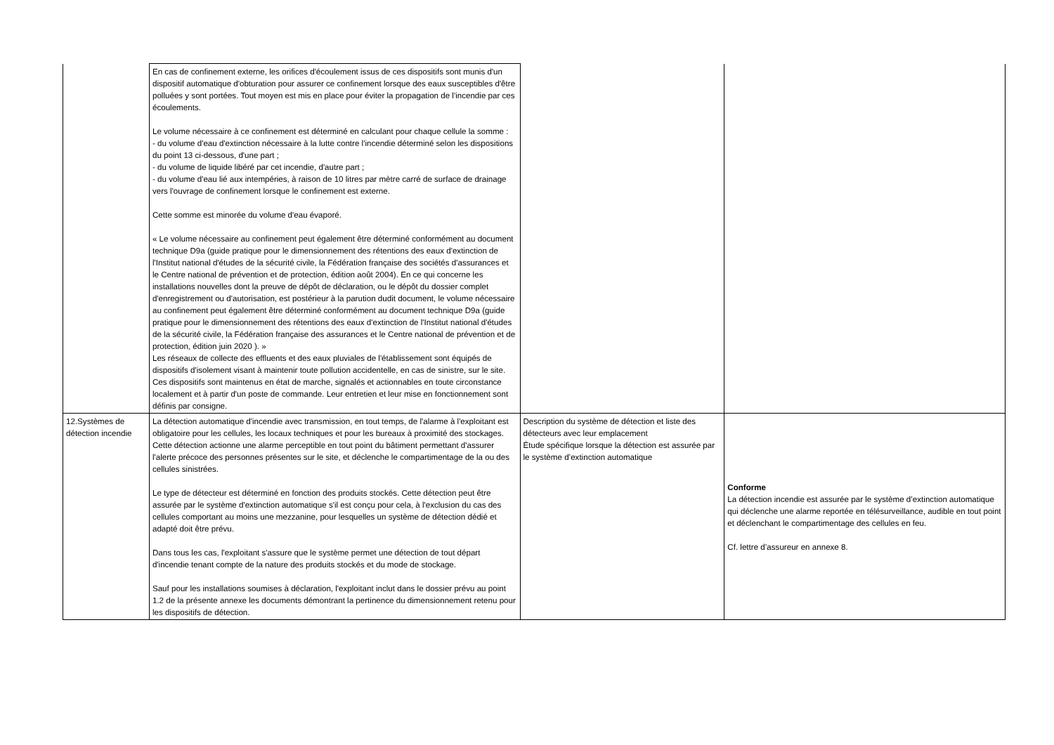| | En cas de confinement externe, les orifices d'écoulement issus de ces dispositifs sont munis d'un dispositif automatique d'obturation pour assurer ce confinement lorsque des eaux susceptibles d'être polluées y sont portées. Tout moyen est mis en place pour éviter la propagation de l'incendie par ces écoulements. Le volume nécessaire à ce confinement est déterminé en calculant pour chaque cellule la somme : - du volume d'eau d'extinction nécessaire à la lutte contre l'incendie déterminé selon les dispositions du point 13 ci-dessous, d'une part ; - du volume de liquide libéré par cet incendie, d'autre part ; - du volume d'eau lié aux intempéries, à raison de 10 litres par mètre carré de surface de drainage vers l'ouvrage de confinement lorsque le confinement est externe. Cette somme est minorée du volume d'eau évaporé. « Le volume nécessaire au confinement peut également être déterminé conformément au document technique D9a (guide pratique pour le dimensionnement des rétentions des eaux d'extinction de l'Institut national d'études de la sécurité civile, la Fédération française des sociétés d'assurances et le Centre national de prévention et de protection, édition août 2004). En ce qui concerne les installations nouvelles dont la preuve de dépôt de déclaration, ou le dépôt du dossier complet d'enregistrement ou d'autorisation, est postérieur à la parution dudit document, le volume nécessaire au confinement peut également être déterminé conformément au document technique D9a (guide pratique pour le dimensionnement des rétentions des eaux d'extinction de l'Institut national d'études de la sécurité civile, la Fédération française des assurances et le Centre national de prévention et de protection, édition juin 2020 ). » Les réseaux de collecte des effluents et des eaux pluviales de l'établissement sont équipés de dispositifs d'isolement visant à maintenir toute pollution accidentelle, en cas de sinistre, sur le site. Ces dispositifs sont maintenus en état de marche, signalés et actionnables en toute circonstance localement et à partir d'un poste de commande. Leur entretien et leur mise en fonctionnement sont définis par consigne. | | |
| 12.Systèmes de détection incendie | La détection automatique d'incendie avec transmission, en tout temps, de l'alarme à l'exploitant est obligatoire pour les cellules, les locaux techniques et pour les bureaux à proximité des stockages. Cette détection actionne une alarme perceptible en tout point du bâtiment permettant d'assurer l'alerte précoce des personnes présentes sur le site, et déclenche le compartimentage de la ou des cellules sinistrées. Le type de détecteur est déterminé en fonction des produits stockés. Cette détection peut être assurée par le système d'extinction automatique s'il est conçu pour cela, à l'exclusion du cas des cellules comportant au moins une mezzanine, pour lesquelles un système de détection dédié et adapté doit être prévu. Dans tous les cas, l'exploitant s'assure que le système permet une détection de tout départ d'incendie tenant compte de la nature des produits stockés et du mode de stockage. Sauf pour les installations soumises à déclaration, l'exploitant inclut dans le dossier prévu au point 1.2 de la présente annexe les documents démontrant la pertinence du dimensionnement retenu pour les dispositifs de détection. | Description du système de détection et liste des détecteurs avec leur emplacement Étude spécifique lorsque la détection est assurée par le système d’extinction automatique | Conforme La détection incendie est assurée par le système d’extinction automatique qui déclenche une alarme reportée en télésurveillance, audible en tout point et déclenchant le compartimentage des cellules en feu. Cf. lettre d’assureur en annexe 8. |